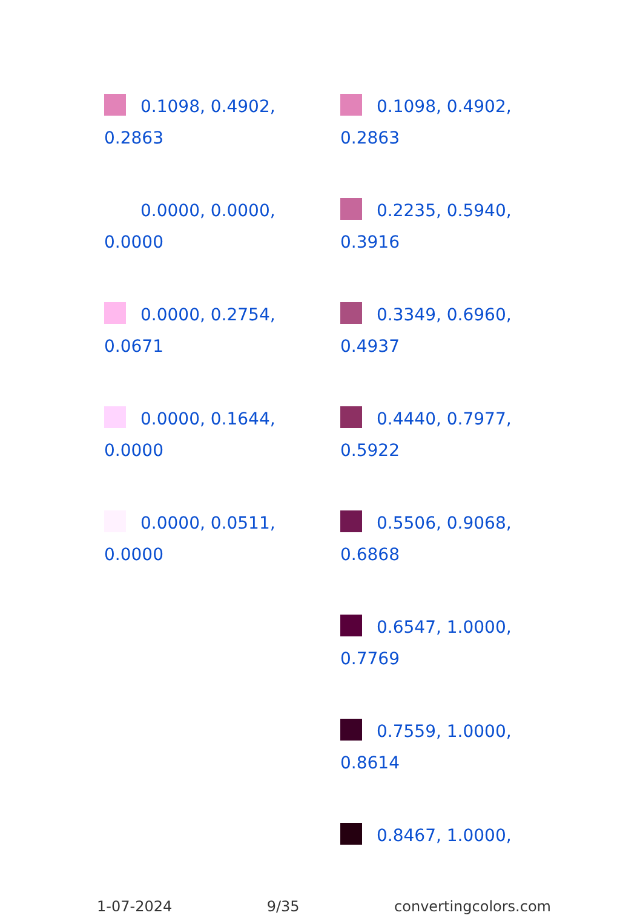0.1098, 0.4902, 0.2863
0.0000, 0.0000, 0.0000
0.0000, 0.2754, 0.0671
0.0000, 0.1644, 0.0000
0.0000, 0.0511, 0.0000
0.1098, 0.4902, 0.2863
0.2235, 0.5940, 0.3916
0.3349, 0.6960, 0.4937
0.4440, 0.7977, 0.5922
0.5506, 0.9068, 0.6868
0.6547, 1.0000, 0.7769
0.7559, 1.0000, 0.8614
0.8467, 1.0000,
1-07-2024 9/35 convertingcolors.com